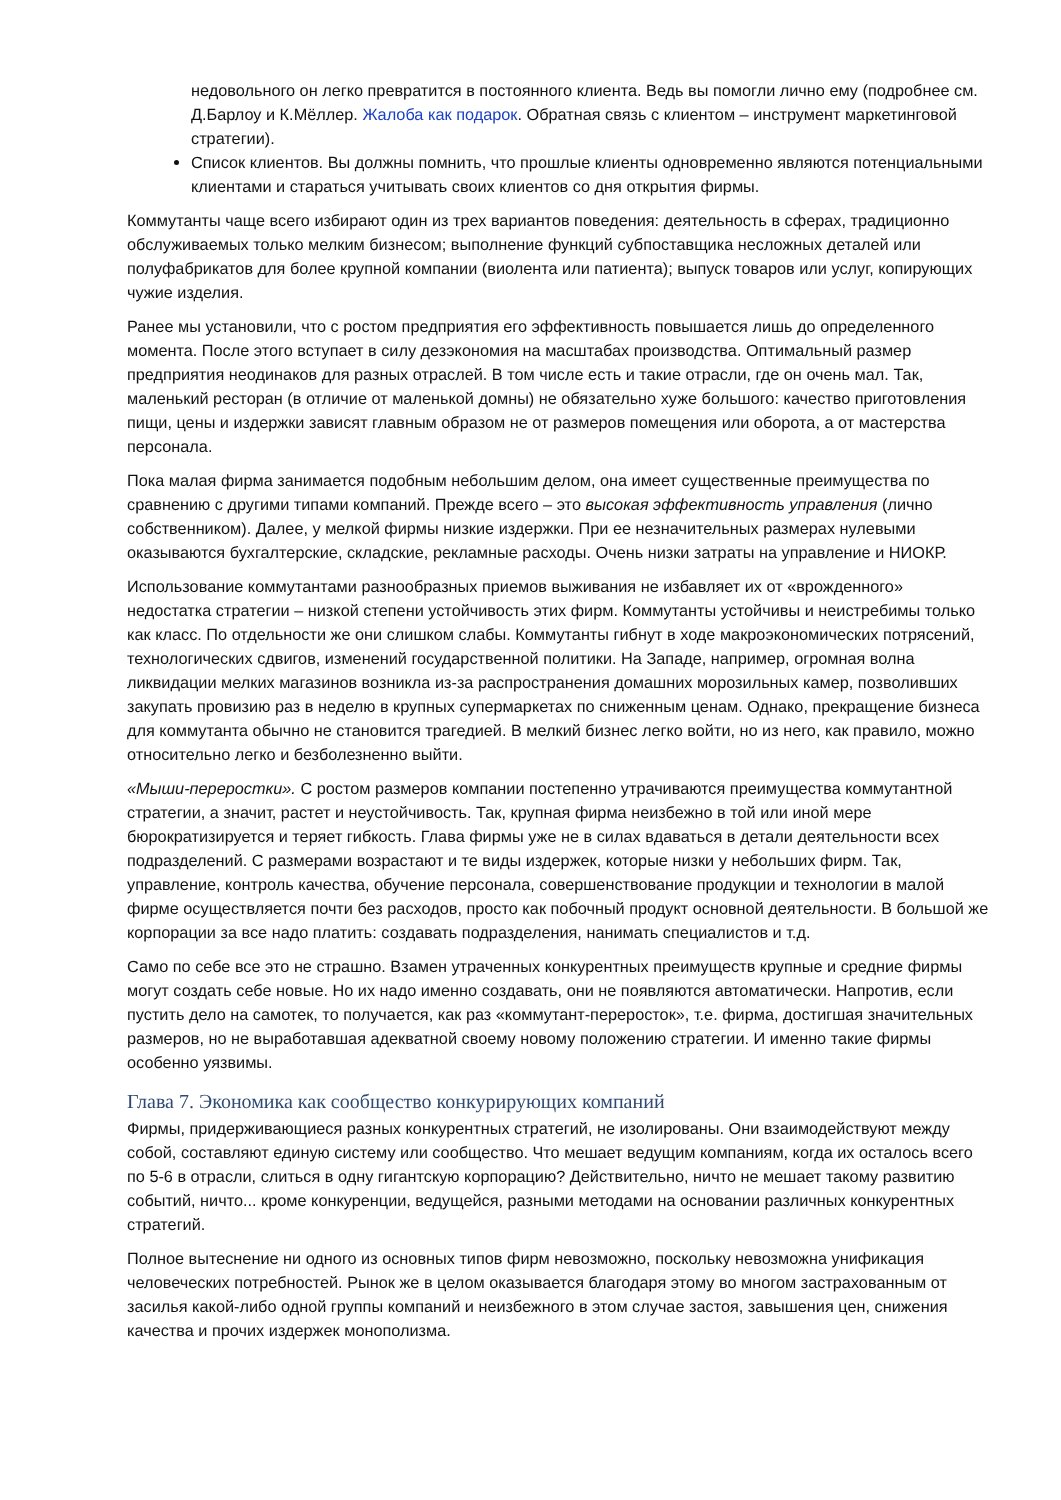недовольного он легко превратится в постоянного клиента. Ведь вы помогли лично ему (подробнее см. Д.Барлоу и К.Мёллер. Жалоба как подарок. Обратная связь с клиентом – инструмент маркетинговой стратегии).
Список клиентов. Вы должны помнить, что прошлые клиенты одновременно являются потенциальными клиентами и стараться учитывать своих клиентов со дня открытия фирмы.
Коммутанты чаще всего избирают один из трех вариантов поведения: деятельность в сферах, традиционно обслуживаемых только мелким бизнесом; выполнение функций субпоставщика несложных деталей или полуфабрикатов для более крупной компании (виолента или патиента); выпуск товаров или услуг, копирующих чужие изделия.
Ранее мы установили, что с ростом предприятия его эффективность повышается лишь до определенного момента. После этого вступает в силу дезэкономия на масштабах производства. Оптимальный размер предприятия неодинаков для разных отраслей. В том числе есть и такие отрасли, где он очень мал. Так, маленький ресторан (в отличие от маленькой домны) не обязательно хуже большого: качество приготовления пищи, цены и издержки зависят главным образом не от размеров помещения или оборота, а от мастерства персонала.
Пока малая фирма занимается подобным небольшим делом, она имеет существенные преимущества по сравнению с другими типами компаний. Прежде всего – это высокая эффективность управления (лично собственником). Далее, у мелкой фирмы низкие издержки. При ее незначительных размерах нулевыми оказываются бухгалтерские, складские, рекламные расходы. Очень низки затраты на управление и НИОКР.
Использование коммутантами разнообразных приемов выживания не избавляет их от «врожденного» недостатка стратегии – низкой степени устойчивость этих фирм. Коммутанты устойчивы и неистребимы только как класс. По отдельности же они слишком слабы. Коммутанты гибнут в ходе макроэкономических потрясений, технологических сдвигов, изменений государственной политики. На Западе, например, огромная волна ликвидации мелких магазинов возникла из-за распространения домашних морозильных камер, позволивших закупать провизию раз в неделю в крупных супермаркетах по сниженным ценам. Однако, прекращение бизнеса для коммутанта обычно не становится трагедией. В мелкий бизнес легко войти, но из него, как правило, можно относительно легко и безболезненно выйти.
«Мыши-переростки». С ростом размеров компании постепенно утрачиваются преимущества коммутантной стратегии, а значит, растет и неустойчивость. Так, крупная фирма неизбежно в той или иной мере бюрократизируется и теряет гибкость. Глава фирмы уже не в силах вдаваться в детали деятельности всех подразделений. С размерами возрастают и те виды издержек, которые низки у небольших фирм. Так, управление, контроль качества, обучение персонала, совершенствование продукции и технологии в малой фирме осуществляется почти без расходов, просто как побочный продукт основной деятельности. В большой же корпорации за все надо платить: создавать подразделения, нанимать специалистов и т.д.
Само по себе все это не страшно. Взамен утраченных конкурентных преимуществ крупные и средние фирмы могут создать себе новые. Но их надо именно создавать, они не появляются автоматически. Напротив, если пустить дело на самотек, то получается, как раз «коммутант-переросток», т.е. фирма, достигшая значительных размеров, но не выработавшая адекватной своему новому положению стратегии. И именно такие фирмы особенно уязвимы.
Глава 7. Экономика как сообщество конкурирующих компаний
Фирмы, придерживающиеся разных конкурентных стратегий, не изолированы. Они взаимодействуют между собой, составляют единую систему или сообщество. Что мешает ведущим компаниям, когда их осталось всего по 5-6 в отрасли, слиться в одну гигантскую корпорацию? Действительно, ничто не мешает такому развитию событий, ничто... кроме конкуренции, ведущейся, разными методами на основании различных конкурентных стратегий.
Полное вытеснение ни одного из основных типов фирм невозможно, поскольку невозможна унификация человеческих потребностей. Рынок же в целом оказывается благодаря этому во многом застрахованным от засилья какой-либо одной группы компаний и неизбежного в этом случае застоя, завышения цен, снижения качества и прочих издержек монополизма.